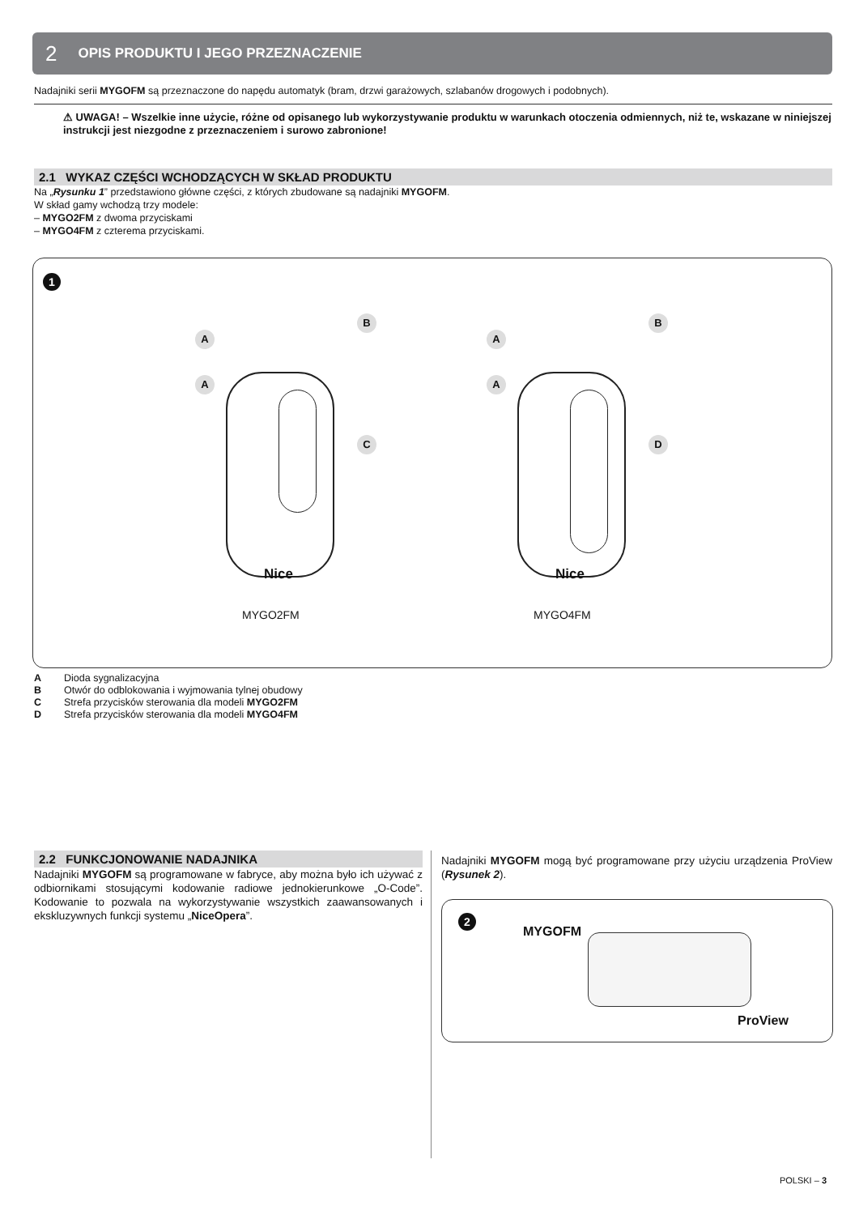2 OPIS PRODUKTU I JEGO PRZEZNACZENIE
Nadajniki serii MYGOFM są przeznaczone do napędu automatyk (bram, drzwi garażowych, szlabanów drogowych i podobnych).
⚠ UWAGA! – Wszelkie inne użycie, różne od opisanego lub wykorzystywanie produktu w warunkach otoczenia odmiennych, niż te, wskazane w niniejszej instrukcji jest niezgodne z przeznaczeniem i surowo zabronione!
2.1 WYKAZ CZĘŚCI WCHODZĄCYCH W SKŁAD PRODUKTU
Na „Rysunku 1” przedstawiono główne części, z których zbudowane są nadajniki MYGOFM.
W skład gamy wchodzą trzy modele:
– MYGO2FM z dwoma przyciskami
– MYGO4FM z czterema przyciskami.
1
Nice
MYGO2FM
Nice
MYGO4FM
A
B
A
C
A
B
A
D
| A | Dioda sygnalizacyjna |
| B | Otwór do odblokowania i wyjmowania tylnej obudowy |
| C | Strefa przycisków sterowania dla modeli MYGO2FM |
| D | Strefa przycisków sterowania dla modeli MYGO4FM |
2.2 FUNKCJONOWANIE NADAJNIKA
Nadajniki MYGOFM są programowane w fabryce, aby można było ich używać z odbiornikami stosującymi kodowanie radiowe jednokierunkowe „O-Code”. Kodowanie to pozwala na wykorzystywanie wszystkich zaawansowanych i ekskluzywnych funkcji systemu „NiceOpera”.
Nadajniki MYGOFM mogą być programowane przy użyciu urządzenia ProView (Rysunek 2).
2
MYGOFM
ProView
POLSKI – 3